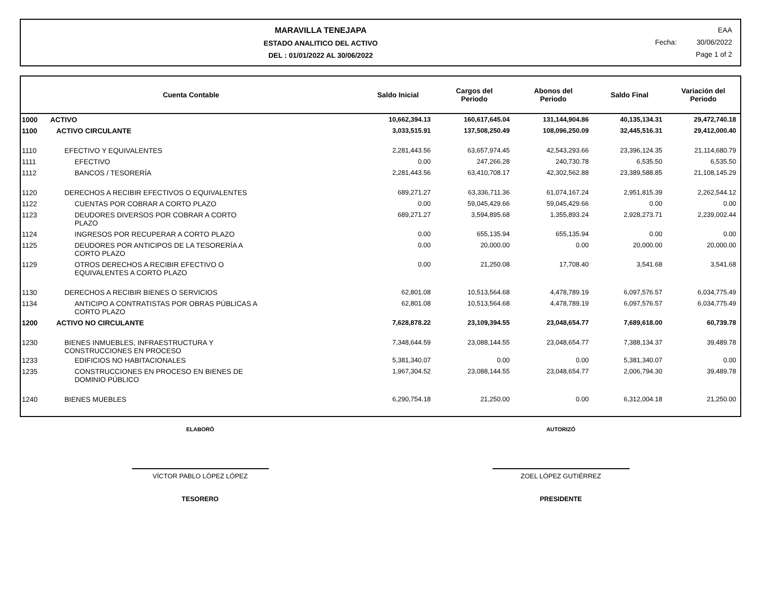MARAVILLA TENEJAPA
ESTADO ANALITICO DEL ACTIVO
DEL : 01/01/2022 AL 30/06/2022
EAA
Fecha: 30/06/2022
Page 1 of 2
| Cuenta Contable | | Saldo Inicial | Cargos del Periodo | Abonos del Periodo | Saldo Final | Variación del Periodo |
| --- | --- | --- | --- | --- | --- | --- |
| 1000 | ACTIVO | 10,662,394.13 | 160,617,645.04 | 131,144,904.86 | 40,135,134.31 | 29,472,740.18 |
| 1100 | ACTIVO CIRCULANTE | 3,033,515.91 | 137,508,250.49 | 108,096,250.09 | 32,445,516.31 | 29,412,000.40 |
| 1110 | EFECTIVO Y EQUIVALENTES | 2,281,443.56 | 63,657,974.45 | 42,543,293.66 | 23,396,124.35 | 21,114,680.79 |
| 1111 | EFECTIVO | 0.00 | 247,266.28 | 240,730.78 | 6,535.50 | 6,535.50 |
| 1112 | BANCOS / TESORERÍA | 2,281,443.56 | 63,410,708.17 | 42,302,562.88 | 23,389,588.85 | 21,108,145.29 |
| 1120 | DERECHOS A RECIBIR EFECTIVOS O EQUIVALENTES | 689,271.27 | 63,336,711.36 | 61,074,167.24 | 2,951,815.39 | 2,262,544.12 |
| 1122 | CUENTAS POR COBRAR A CORTO PLAZO | 0.00 | 59,045,429.66 | 59,045,429.66 | 0.00 | 0.00 |
| 1123 | DEUDORES DIVERSOS POR COBRAR A CORTO PLAZO | 689,271.27 | 3,594,895.68 | 1,355,893.24 | 2,928,273.71 | 2,239,002.44 |
| 1124 | INGRESOS POR RECUPERAR A CORTO PLAZO | 0.00 | 655,135.94 | 655,135.94 | 0.00 | 0.00 |
| 1125 | DEUDORES POR ANTICIPOS DE LA TESORERÍA A CORTO PLAZO | 0.00 | 20,000.00 | 0.00 | 20,000.00 | 20,000.00 |
| 1129 | OTROS DERECHOS A RECIBIR EFECTIVO O EQUIVALENTES A CORTO PLAZO | 0.00 | 21,250.08 | 17,708.40 | 3,541.68 | 3,541.68 |
| 1130 | DERECHOS A RECIBIR BIENES O SERVICIOS | 62,801.08 | 10,513,564.68 | 4,478,789.19 | 6,097,576.57 | 6,034,775.49 |
| 1134 | ANTICIPO A CONTRATISTAS POR OBRAS PÚBLICAS A CORTO PLAZO | 62,801.08 | 10,513,564.68 | 4,478,789.19 | 6,097,576.57 | 6,034,775.49 |
| 1200 | ACTIVO NO CIRCULANTE | 7,628,878.22 | 23,109,394.55 | 23,048,654.77 | 7,689,618.00 | 60,739.78 |
| 1230 | BIENES INMUEBLES, INFRAESTRUCTURA Y CONSTRUCCIONES EN PROCESO | 7,348,644.59 | 23,088,144.55 | 23,048,654.77 | 7,388,134.37 | 39,489.78 |
| 1233 | EDIFICIOS NO HABITACIONALES | 5,381,340.07 | 0.00 | 0.00 | 5,381,340.07 | 0.00 |
| 1235 | CONSTRUCCIONES EN PROCESO EN BIENES DE DOMINIO PÚBLICO | 1,967,304.52 | 23,088,144.55 | 23,048,654.77 | 2,006,794.30 | 39,489.78 |
| 1240 | BIENES MUEBLES | 6,290,754.18 | 21,250.00 | 0.00 | 6,312,004.18 | 21,250.00 |
ELABORÓ
VÍCTOR PABLO LÓPEZ LÓPEZ
TESORERO
AUTORIZÓ
ZOEL LÓPEZ GUTIÉRREZ
PRESIDENTE